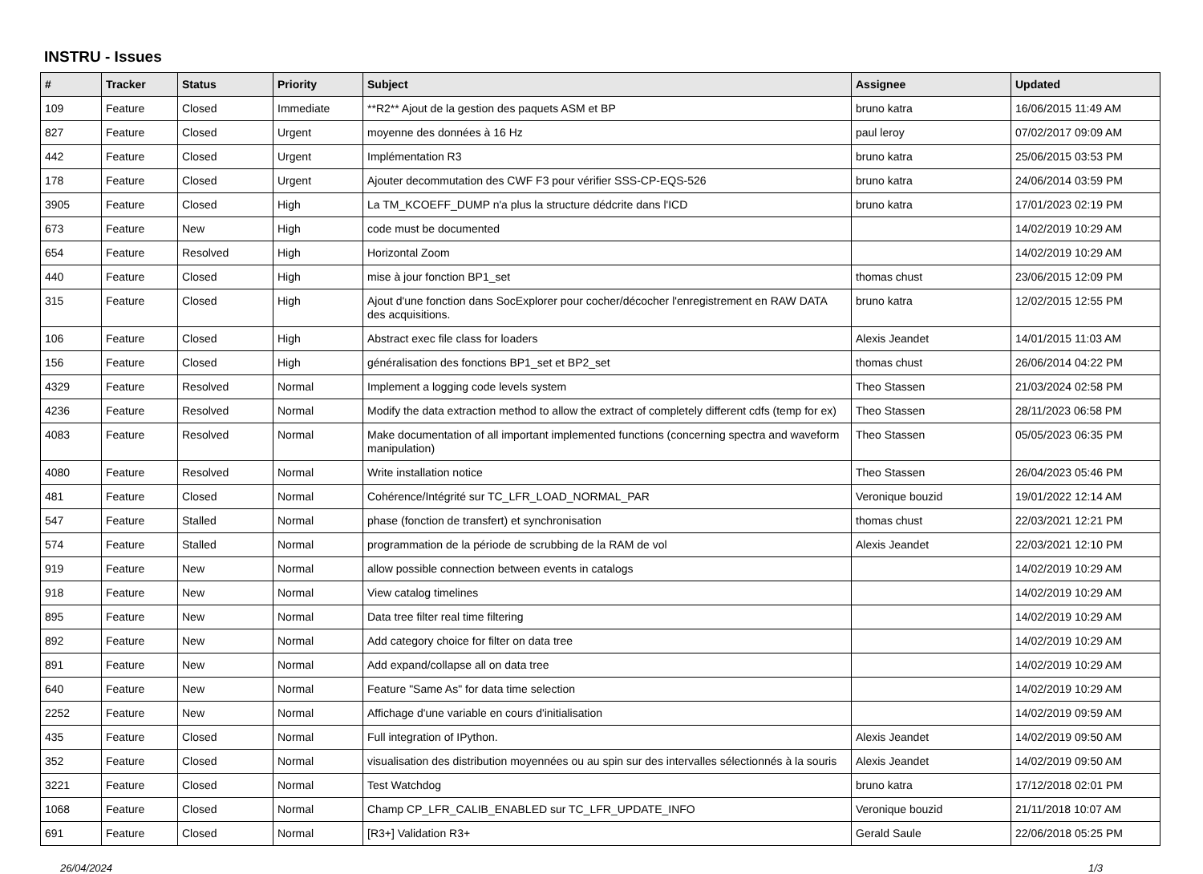INSTRU - Issues
| # | Tracker | Status | Priority | Subject | Assignee | Updated |
| --- | --- | --- | --- | --- | --- | --- |
| 109 | Feature | Closed | Immediate | **R2** Ajout de la gestion des paquets ASM et BP | bruno katra | 16/06/2015 11:49 AM |
| 827 | Feature | Closed | Urgent | moyenne des données à 16 Hz | paul leroy | 07/02/2017 09:09 AM |
| 442 | Feature | Closed | Urgent | Implémentation R3 | bruno katra | 25/06/2015 03:53 PM |
| 178 | Feature | Closed | Urgent | Ajouter decommutation des CWF F3 pour vérifier SSS-CP-EQS-526 | bruno katra | 24/06/2014 03:59 PM |
| 3905 | Feature | Closed | High | La TM_KCOEFF_DUMP n'a plus la structure dédcrite dans l'ICD | bruno katra | 17/01/2023 02:19 PM |
| 673 | Feature | New | High | code must be documented | | 14/02/2019 10:29 AM |
| 654 | Feature | Resolved | High | Horizontal Zoom | | 14/02/2019 10:29 AM |
| 440 | Feature | Closed | High | mise à jour fonction BP1_set | thomas chust | 23/06/2015 12:09 PM |
| 315 | Feature | Closed | High | Ajout d'une fonction dans SocExplorer pour cocher/décocher l'enregistrement en RAW DATA des acquisitions. | bruno katra | 12/02/2015 12:55 PM |
| 106 | Feature | Closed | High | Abstract exec file class for loaders | Alexis Jeandet | 14/01/2015 11:03 AM |
| 156 | Feature | Closed | High | généralisation des fonctions BP1_set et BP2_set | thomas chust | 26/06/2014 04:22 PM |
| 4329 | Feature | Resolved | Normal | Implement a logging code levels system | Theo Stassen | 21/03/2024 02:58 PM |
| 4236 | Feature | Resolved | Normal | Modify the data extraction method to allow the extract of completely different cdfs (temp for ex) | Theo Stassen | 28/11/2023 06:58 PM |
| 4083 | Feature | Resolved | Normal | Make documentation of all important implemented functions (concerning spectra and waveform manipulation) | Theo Stassen | 05/05/2023 06:35 PM |
| 4080 | Feature | Resolved | Normal | Write installation notice | Theo Stassen | 26/04/2023 05:46 PM |
| 481 | Feature | Closed | Normal | Cohérence/Intégrité sur TC_LFR_LOAD_NORMAL_PAR | Veronique bouzid | 19/01/2022 12:14 AM |
| 547 | Feature | Stalled | Normal | phase (fonction de transfert) et synchronisation | thomas chust | 22/03/2021 12:21 PM |
| 574 | Feature | Stalled | Normal | programmation de la période de scrubbing de la RAM de vol | Alexis Jeandet | 22/03/2021 12:10 PM |
| 919 | Feature | New | Normal | allow possible connection between events in catalogs | | 14/02/2019 10:29 AM |
| 918 | Feature | New | Normal | View catalog timelines | | 14/02/2019 10:29 AM |
| 895 | Feature | New | Normal | Data tree filter real time filtering | | 14/02/2019 10:29 AM |
| 892 | Feature | New | Normal | Add category choice for filter on data tree | | 14/02/2019 10:29 AM |
| 891 | Feature | New | Normal | Add expand/collapse all on data tree | | 14/02/2019 10:29 AM |
| 640 | Feature | New | Normal | Feature "Same As" for data time selection | | 14/02/2019 10:29 AM |
| 2252 | Feature | New | Normal | Affichage d'une variable en cours d'initialisation | | 14/02/2019 09:59 AM |
| 435 | Feature | Closed | Normal | Full integration of IPython. | Alexis Jeandet | 14/02/2019 09:50 AM |
| 352 | Feature | Closed | Normal | visualisation des distribution moyennées ou au spin sur des intervalles sélectionnés à la souris | Alexis Jeandet | 14/02/2019 09:50 AM |
| 3221 | Feature | Closed | Normal | Test Watchdog | bruno katra | 17/12/2018 02:01 PM |
| 1068 | Feature | Closed | Normal | Champ CP_LFR_CALIB_ENABLED sur TC_LFR_UPDATE_INFO | Veronique bouzid | 21/11/2018 10:07 AM |
| 691 | Feature | Closed | Normal | [R3+] Validation R3+ | Gerald Saule | 22/06/2018 05:25 PM |
26/04/2024 1/3